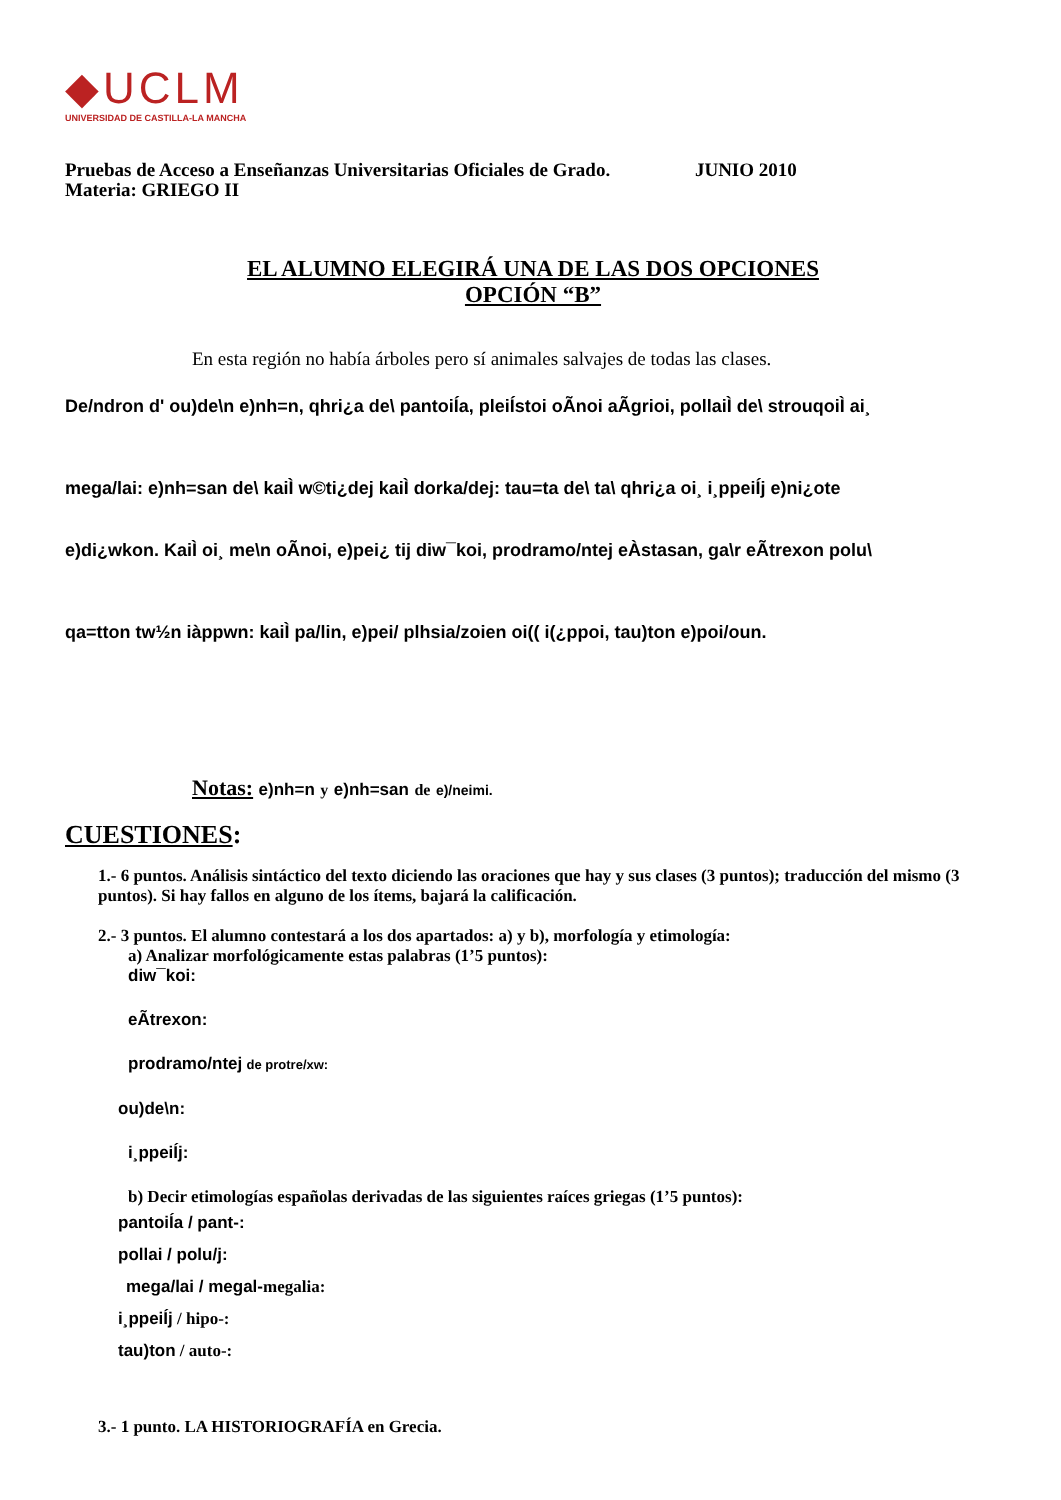◆UCLM
UNIVERSIDAD DE CASTILLA-LA MANCHA
Pruebas de Acceso a Enseñanzas Universitarias Oficiales de Grado. JUNIO 2010
Materia: GRIEGO II
EL ALUMNO ELEGIRÁ UNA DE LAS DOS OPCIONES
OPCIÓN “B”
En esta región no había árboles pero sí animales salvajes de todas las clases.
De/ndron d' ou)de\n e)nh=n, qhri¿a de\ pantoiÍa, pleiÍstoi oÃnoi aÃgrioi, pollaiÌ de\ strouqoiÌ ai¸
mega/lai: e)nh=san de\ kaiÌ w©ti¿dej kaiÌ dorka/dej: tau=ta de\ ta\ qhri¿a oi¸ i¸ppeiÍj e)ni¿ote
e)di¿wkon. KaiÌ oi¸ me\n oÃnoi, e)pei¿ tij diw¯koi, prodramo/ntej eÀstasan, ga\r eÃtrexon polu\
qa=tton tw½n iàppwn: kaiÌ pa/lin, e)pei/ plhsia/zoien oi(( i(¿ppoi, tau)ton e)poi/oun.
Notas: e)nh=n y e)nh=san de e)/neimi.
CUESTIONES:
1.- 6 puntos. Análisis sintáctico del texto diciendo las oraciones que hay y sus clases (3 puntos); traducción del mismo (3 puntos). Si hay fallos en alguno de los ítems, bajará la calificación.
2.- 3 puntos. El alumno contestará a los dos apartados: a) y b), morfología y etimología:
a) Analizar morfológicamente estas palabras (1’5 puntos):
diw¯koi:
eÃtrexon:
prodramo/ntej de protre/xw:
ou)de\n:
i¸ppeiÍj:
b) Decir etimologías españolas derivadas de las siguientes raíces griegas (1’5 puntos):
pantoiÍa / pant-:
pollai / polu/j:
mega/lai / megal-megalia:
i¸ppeiÍj / hipo-:
tau)ton / auto-:
3.- 1 punto. LA HISTORIOGRAFÍA en Grecia.